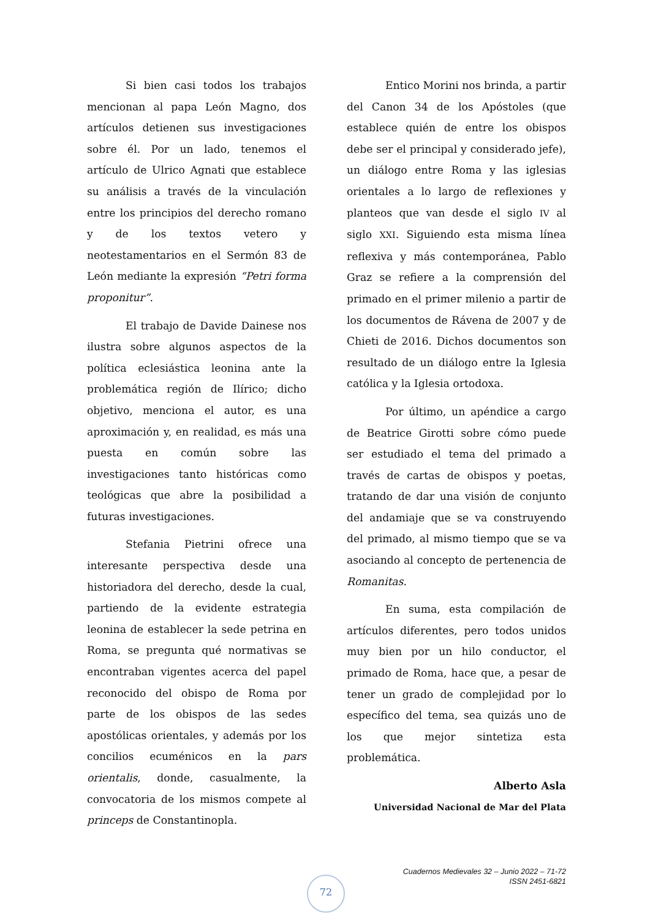Si bien casi todos los trabajos mencionan al papa León Magno, dos artículos detienen sus investigaciones sobre él. Por un lado, tenemos el artículo de Ulrico Agnati que establece su análisis a través de la vinculación entre los principios del derecho romano y de los textos vetero y neotestamentarios en el Sermón 83 de León mediante la expresión “Petri forma proponitur”.
El trabajo de Davide Dainese nos ilustra sobre algunos aspectos de la política eclesiástica leonina ante la problemática región de Ilírico; dicho objetivo, menciona el autor, es una aproximación y, en realidad, es más una puesta en común sobre las investigaciones tanto históricas como teológicas que abre la posibilidad a futuras investigaciones.
Stefania Pietrini ofrece una interesante perspectiva desde una historiadora del derecho, desde la cual, partiendo de la evidente estrategia leonina de establecer la sede petrina en Roma, se pregunta qué normativas se encontraban vigentes acerca del papel reconocido del obispo de Roma por parte de los obispos de las sedes apostólicas orientales, y además por los concilios ecuménicos en la pars orientalis, donde, casualmente, la convocatoria de los mismos compete al princeps de Constantinopla.
Entico Morini nos brinda, a partir del Canon 34 de los Apóstoles (que establece quién de entre los obispos debe ser el principal y considerado jefe), un diálogo entre Roma y las iglesias orientales a lo largo de reflexiones y planteos que van desde el siglo IV al siglo XXI. Siguiendo esta misma línea reflexiva y más contemporánea, Pablo Graz se refiere a la comprensión del primado en el primer milenio a partir de los documentos de Rávena de 2007 y de Chieti de 2016. Dichos documentos son resultado de un diálogo entre la Iglesia católica y la Iglesia ortodoxa.
Por último, un apéndice a cargo de Beatrice Girotti sobre cómo puede ser estudiado el tema del primado a través de cartas de obispos y poetas, tratando de dar una visión de conjunto del andamiaje que se va construyendo del primado, al mismo tiempo que se va asociando al concepto de pertenencia de Romanitas.
En suma, esta compilación de artículos diferentes, pero todos unidos muy bien por un hilo conductor, el primado de Roma, hace que, a pesar de tener un grado de complejidad por lo específico del tema, sea quizás uno de los que mejor sintetiza esta problemática.
Alberto Asla
Universidad Nacional de Mar del Plata
Cuadernos Medievales 32 – Junio 2022 – 71-72
ISSN 2451-6821
72